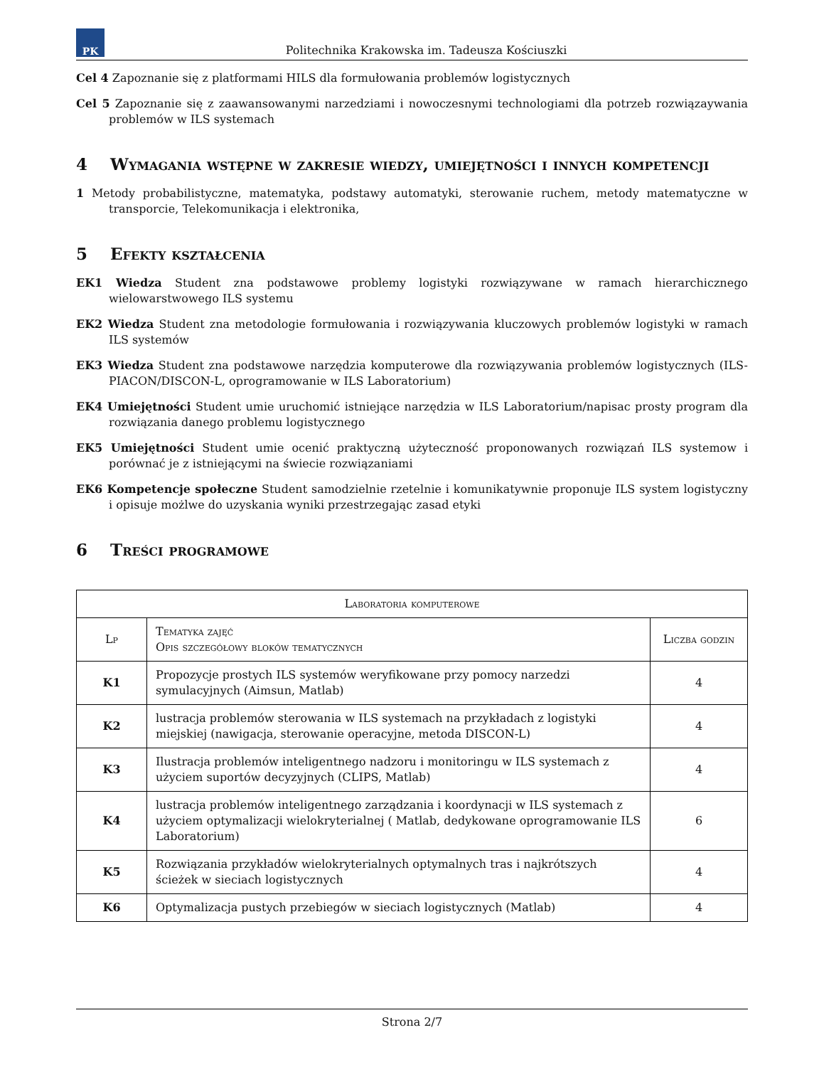PK
Politechnika Krakowska im. Tadeusza Kościuszki
Cel 4 Zapoznanie się z platformami HILS dla formułowania problemów logistycznych
Cel 5 Zapoznanie się z zaawansowanymi narzedziami i nowoczesnymi technologiami dla potrzeb rozwiązaywania problemów w ILS systemach
4 Wymagania wstępne w zakresie wiedzy, umiejętności i innych kompetencji
1 Metody probabilistyczne, matematyka, podstawy automatyki, sterowanie ruchem, metody matematyczne w transporcie, Telekomunikacja i elektronika,
5 Efekty kształcenia
EK1 Wiedza Student zna podstawowe problemy logistyki rozwiązywane w ramach hierarchicznego wielowarstwowego ILS systemu
EK2 Wiedza Student zna metodologie formułowania i rozwiązywania kluczowych problemów logistyki w ramach ILS systemów
EK3 Wiedza Student zna podstawowe narzędzia komputerowe dla rozwiązywania problemów logistycznych (ILS-PIACON/DISCON-L, oprogramowanie w ILS Laboratorium)
EK4 Umiejętności Student umie uruchomić istniejące narzędzia w ILS Laboratorium/napisac prosty program dla rozwiązania danego problemu logistycznego
EK5 Umiejętności Student umie ocenić praktyczną użyteczność proponowanych rozwiązań ILS systemow i porównać je z istniejącymi na świecie rozwiązaniami
EK6 Kompetencje społeczne Student samodzielnie rzetelnie i komunikatywnie proponuje ILS system logistyczny i opisuje możlwe do uzyskania wyniki przestrzegając zasad etyki
6 Treści programowe
| Laboratoria komputerowe | | |
| --- | --- | --- |
| Lp | Tematyka zajęć Opis szczegółowy bloków tematycznych | Liczba godzin |
| K1 | Propozycje prostych ILS systemów weryfikowane przy pomocy narzedzi symulacyjnych (Aimsun, Matlab) | 4 |
| K2 | lustracja problemów sterowania w ILS systemach na przykładach z logistyki miejskiej (nawigacja, sterowanie operacyjne, metoda DISCON-L) | 4 |
| K3 | Ilustracja problemów inteligentnego nadzoru i monitoringu w ILS systemach z użyciem suportów decyzyjnych (CLIPS, Matlab) | 4 |
| K4 | lustracja problemów inteligentnego zarządzania i koordynacji w ILS systemach z użyciem optymalizacji wielokryterialnej ( Matlab, dedykowane oprogramowanie ILS Laboratorium) | 6 |
| K5 | Rozwiązania przykładów wielokryterialnych optymalnych tras i najkrótszych ścieżek w sieciach logistycznych | 4 |
| K6 | Optymalizacja pustych przebiegów w sieciach logistycznych (Matlab) | 4 |
Strona 2/7